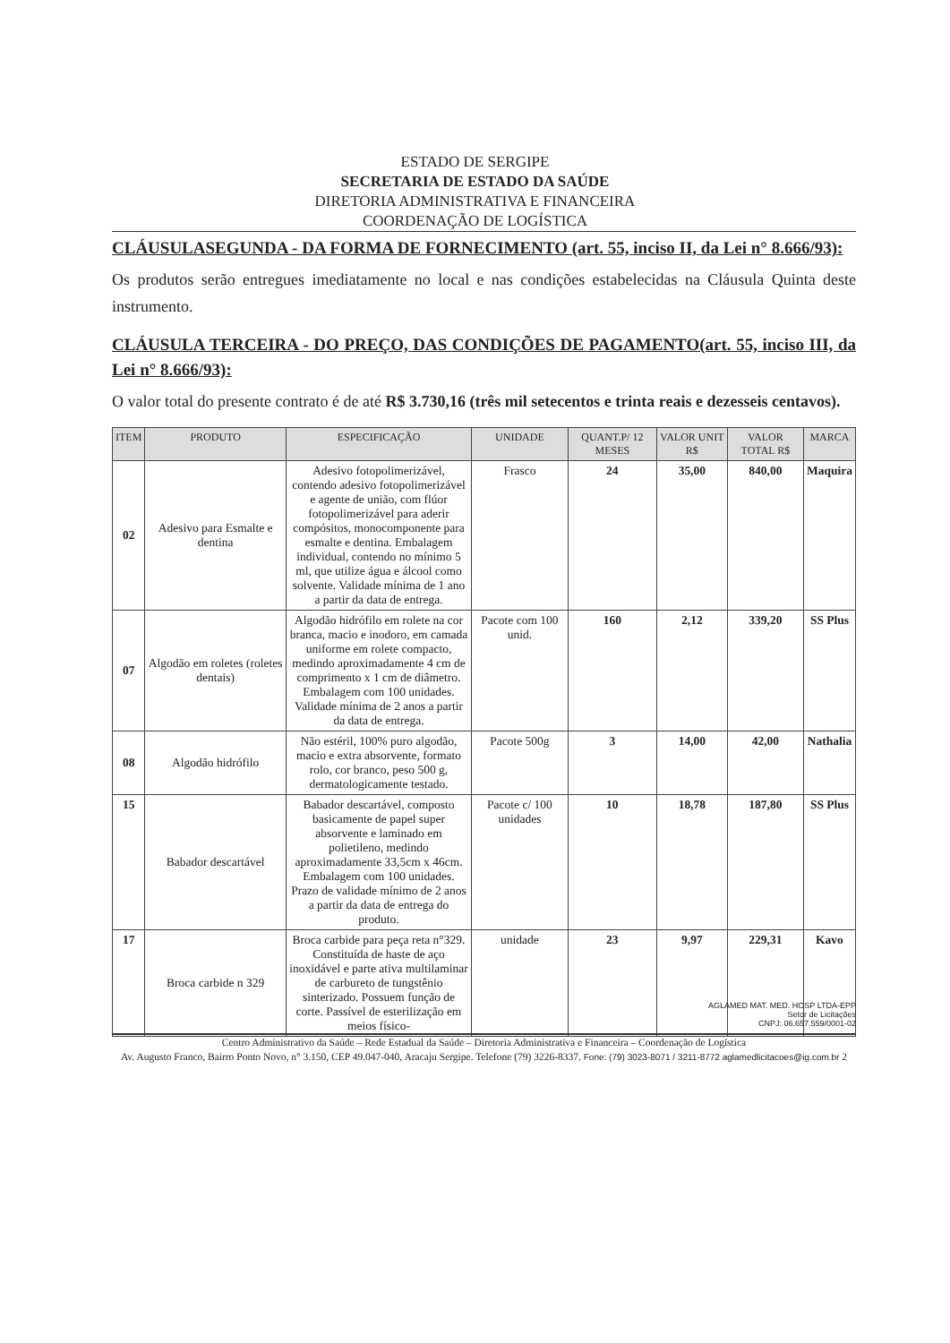ESTADO DE SERGIPE
SECRETARIA DE ESTADO DA SAÚDE
DIRETORIA ADMINISTRATIVA E FINANCEIRA
COORDENAÇÃO DE LOGÍSTICA
CLÁUSULASEGUNDA - DA FORMA DE FORNECIMENTO (art. 55, inciso II, da Lei n° 8.666/93):
Os produtos serão entregues imediatamente no local e nas condições estabelecidas na Cláusula Quinta deste instrumento.
CLÁUSULA TERCEIRA - DO PREÇO, DAS CONDIÇÕES DE PAGAMENTO(art. 55, inciso III, da Lei n° 8.666/93):
O valor total do presente contrato é de até R$ 3.730,16 (três mil setecentos e trinta reais e dezesseis centavos).
| ITEM | PRODUTO | ESPECIFICAÇÃO | UNIDADE | QUANT.P/ 12 MESES | VALOR UNIT R$ | VALOR TOTAL R$ | MARCA |
| --- | --- | --- | --- | --- | --- | --- | --- |
| 02 | Adesivo para Esmalte e dentina | Adesivo fotopolimerizável, contendo adesivo fotopolimerizável e agente de união, com flúor fotopolimerizável para aderir compósitos, monocomponente para esmalte e dentina. Embalagem individual, contendo no mínimo 5 ml, que utilize água e álcool como solvente. Validade mínima de 1 ano a partir da data de entrega. | Frasco | 24 | 35,00 | 840,00 | Maquira |
| 07 | Algodão em roletes (roletes dentais) | Algodão hidrófilo em rolete na cor branca, macio e inodoro, em camada uniforme em rolete compacto, medindo aproximadamente 4 cm de comprimento x 1 cm de diâmetro. Embalagem com 100 unidades. Validade mínima de 2 anos a partir da data de entrega. | Pacote com 100 unid. | 160 | 2,12 | 339,20 | SS Plus |
| 08 | Algodão hidrófilo | Não estéril, 100% puro algodão, macio e extra absorvente, formato rolo, cor branco, peso 500 g, dermatologicamente testado. | Pacote 500g | 3 | 14,00 | 42,00 | Nathalia |
| 15 | Babador descartável | Babador descartável, composto basicamente de papel super absorvente e laminado em polietileno, medindo aproximadamente 33,5cm x 46cm. Embalagem com 100 unidades. Prazo de validade mínimo de 2 anos a partir da data de entrega do produto. | Pacote c/ 100 unidades | 10 | 18,78 | 187,80 | SS Plus |
| 17 | Broca carbide n 329 | Broca carbide para peça reta n°329. Constituída de haste de aço inoxidável e parte ativa multilaminar de carbureto de tungstênio sinterizado. Possuem função de corte. Passível de esterilização em meios físico- | unidade | 23 | 9,97 | 229,31 | Kavo |
AGLAMED MAT. MED. HOSP LTDA-EPP
Setor de Licitações
CNPJ: 06.657.559/0001-02
Centro Administrativo da Saúde – Rede Estadual da Saúde – Diretoria Administrativa e Financeira – Coordenação de Logística
Av. Augusto Franco, Bairro Ponto Novo, n° 3.150, CEP 49.047-040, Aracaju Sergipe. Telefone (79) 3226-8337. Fone: (79) 3023-8071 / 3211-8772 aglamedlicitacoes@ig.com.br 2